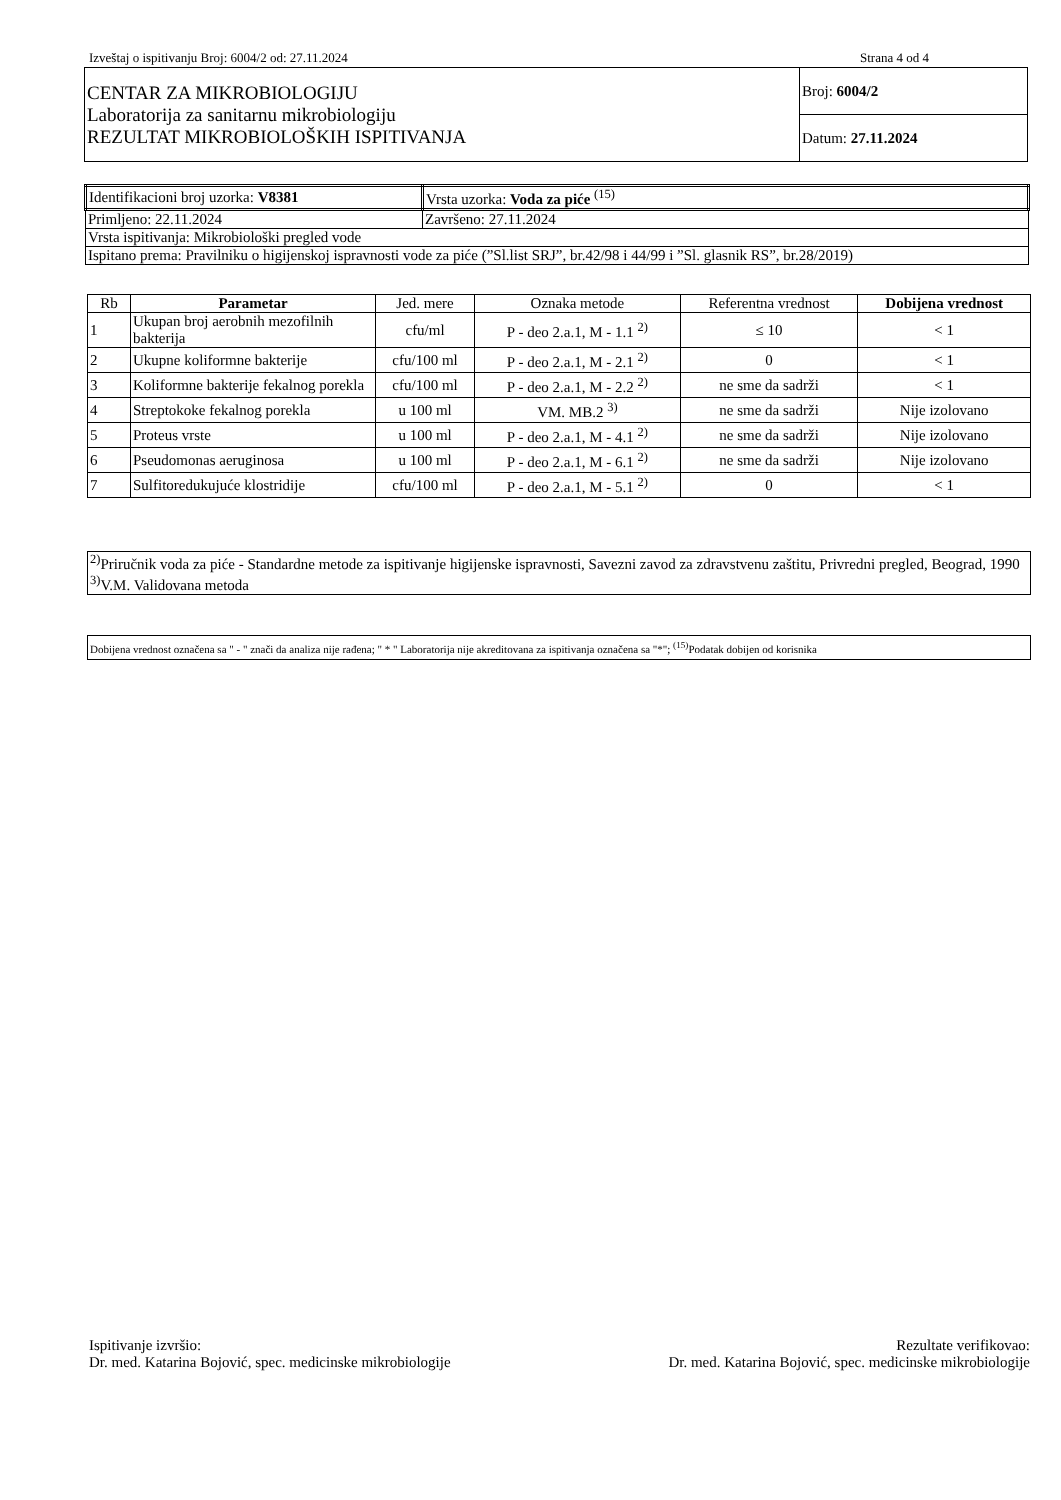Izveštaj o ispitivanju Broj: 6004/2 od: 27.11.2024 Strana 4 od 4
| CENTAR ZA MIKROBIOLOGIJU Laboratorija za sanitarnu mikrobiologiju REZULTAT MIKROBIOLOŠKIH ISPITIVANJA | Broj: 6004/2 |
| | Datum: 27.11.2024 |
| Identifikacioni broj uzorka: V8381 | Vrsta uzorka: Voda za piće <sup>(15)</sup> |
| Primljeno: 22.11.2024 | Završeno: 27.11.2024 |
| Vrsta ispitivanja: Mikrobiološki pregled vode | |
| Ispitano prema: Pravilniku o higijenskoj ispravnosti vode za piće (”Sl.list SRJ”, br.42/98 i 44/99 i ”Sl. glasnik RS”, br.28/2019) | |
| Rb | Parametar | Jed. mere | Oznaka metode | Referentna vrednost | Dobijena vrednost |
| --- | --- | --- | --- | --- | --- |
| 1 | Ukupan broj aerobnih mezofilnih bakterija | cfu/ml | P - deo 2.a.1, M - 1.1 <sup>2)</sup> | ≤ 10 | < 1 |
| 2 | Ukupne koliformne bakterije | cfu/100 ml | P - deo 2.a.1, M - 2.1 <sup>2)</sup> | 0 | < 1 |
| 3 | Koliformne bakterije fekalnog porekla | cfu/100 ml | P - deo 2.a.1, M - 2.2 <sup>2)</sup> | ne sme da sadrži | < 1 |
| 4 | Streptokoke fekalnog porekla | u 100 ml | VM. MB.2 <sup>3)</sup> | ne sme da sadrži | Nije izolovano |
| 5 | Proteus vrste | u 100 ml | P - deo 2.a.1, M - 4.1 <sup>2)</sup> | ne sme da sadrži | Nije izolovano |
| 6 | Pseudomonas aeruginosa | u 100 ml | P - deo 2.a.1, M - 6.1 <sup>2)</sup> | ne sme da sadrži | Nije izolovano |
| 7 | Sulfitoredukujuće klostridije | cfu/100 ml | P - deo 2.a.1, M - 5.1 <sup>2)</sup> | 0 | < 1 |
<sup>2)</sup> Priručnik voda za piće - Standardne metode za ispitivanje higijenske ispravnosti, Savezni zavod za zdravstvenu zaštitu, Privredni pregled, Beograd, 1990
<sup>3)</sup> V.M. Validovana metoda
Dobijena vrednost označena sa " - " znači da analiza nije rađena; " * " Laboratorija nije akreditovana za ispitivanja označena sa "*"; <sup>(15)</sup>Podatak dobijen od korisnika
Ispitivanje izvršio:
Dr. med. Katarina Bojović, spec. medicinske mikrobiologije
Rezultate verifikovao:
Dr. med. Katarina Bojović, spec. medicinske mikrobiologije